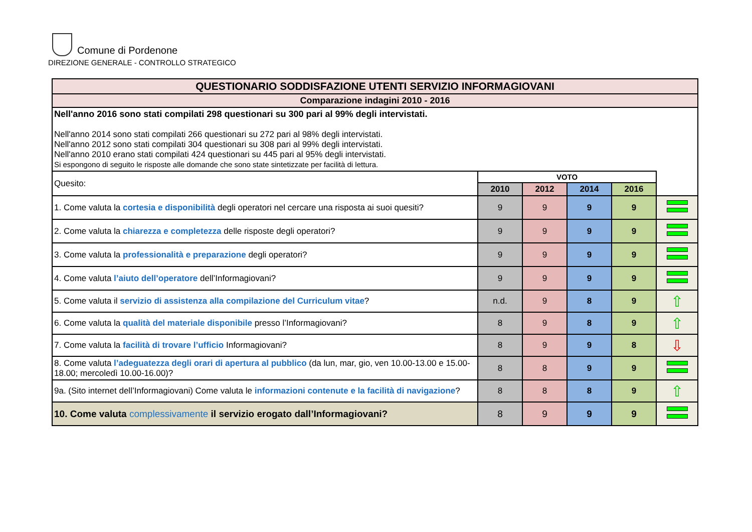Comune di Pordenone
DIREZIONE GENERALE - CONTROLLO STRATEGICO
| QUESTIONARIO SODDISFAZIONE UTENTI SERVIZIO INFORMAGIOVANI | | | | | |
| Comparazione indagini 2010 - 2016 | | | | | |
| Nell'anno 2016 sono stati compilati 298 questionari su 300 pari al 99% degli intervistati. Nell'anno 2014 sono stati compilati 266 questionari su 272 pari al 98% degli intervistati. Nell'anno 2012 sono stati compilati 304 questionari su 308 pari al 99% degli intervistati. Nell'anno 2010 erano stati compilati 424 questionari su 445 pari al 95% degli intervistati. Si espongono di seguito le risposte alle domande che sono state sintetizzate per facilità di lettura. | | | | | |
| Quesito: | VOTO | | | | |
| | 2010 | 2012 | 2014 | 2016 | |
| 1. Come valuta la cortesia e disponibilità degli operatori nel cercare una risposta ai suoi quesiti? | 9 | 9 | 9 | 9 | |
| 2. Come valuta la chiarezza e completezza delle risposte degli operatori? | 9 | 9 | 9 | 9 | |
| 3. Come valuta la professionalità e preparazione degli operatori? | 9 | 9 | 9 | 9 | |
| 4. Come valuta l’aiuto dell’operatore dell’Informagiovani? | 9 | 9 | 9 | 9 | |
| 5. Come valuta il servizio di assistenza alla compilazione del Curriculum vitae ? | n.d. | 9 | 8 | 9 | ⇧ |
| 6. Come valuta la qualità del materiale disponibile presso l’Informagiovani? | 8 | 9 | 8 | 9 | ⇧ |
| 7. Come valuta la facilità di trovare l’ufficio Informagiovani? | 8 | 9 | 9 | 8 | ⇩ |
| 8. Come valuta l’adeguatezza degli orari di apertura al pubblico (da lun, mar, gio, ven 10.00-13.00 e 15.00-18.00; mercoledì 10.00-16.00)? | 8 | 8 | 9 | 9 | |
| 9a. (Sito internet dell’Informagiovani) Come valuta le informazioni contenute e la facilità di navigazione ? | 8 | 8 | 8 | 9 | ⇧ |
| 10. Come valuta complessivamente il servizio erogato dall’Informagiovani? | 8 | 9 | 9 | 9 | |